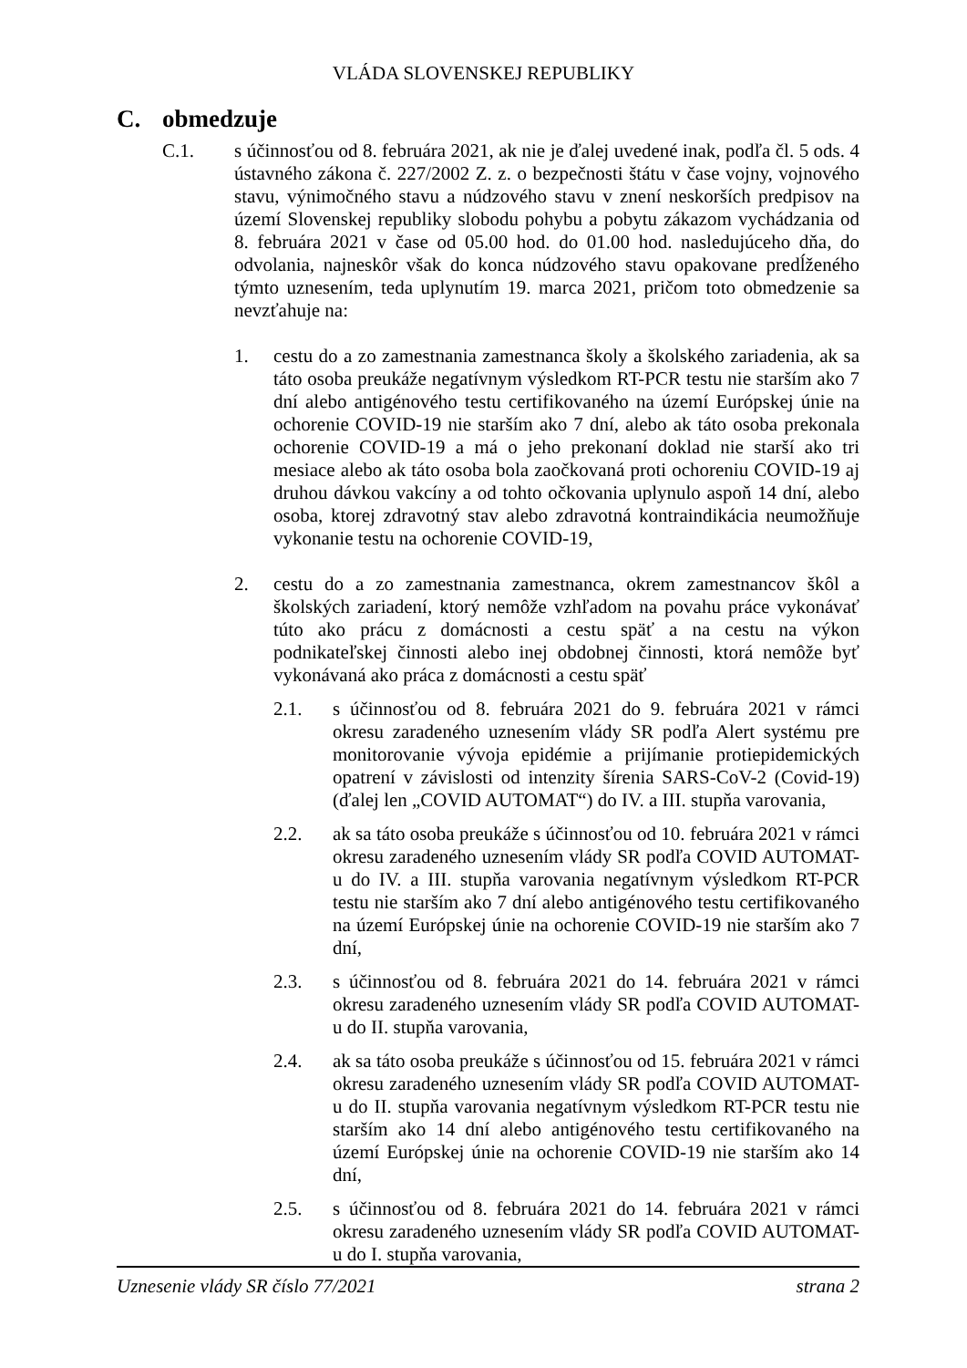VLÁDA SLOVENSKEJ REPUBLIKY
C. obmedzuje
C.1. s účinnosťou od 8. februára 2021, ak nie je ďalej uvedené inak, podľa čl. 5 ods. 4 ústavného zákona č. 227/2002 Z. z. o bezpečnosti štátu v čase vojny, vojnového stavu, výnimočného stavu a núdzového stavu v znení neskorších predpisov na území Slovenskej republiky slobodu pohybu a pobytu zákazom vychádzania od 8. februára 2021 v čase od 05.00 hod. do 01.00 hod. nasledujúceho dňa, do odvolania, najneskôr však do konca núdzového stavu opakovane predĺženého týmto uznesením, teda uplynutím 19. marca 2021, pričom toto obmedzenie sa nevzťahuje na:
1. cestu do a zo zamestnania zamestnanca školy a školského zariadenia, ak sa táto osoba preukáže negatívnym výsledkom RT-PCR testu nie starším ako 7 dní alebo antigénového testu certifikovaného na území Európskej únie na ochorenie COVID-19 nie starším ako 7 dní, alebo ak táto osoba prekonala ochorenie COVID-19 a má o jeho prekonaní doklad nie starší ako tri mesiace alebo ak táto osoba bola zaočkovaná proti ochoreniu COVID-19 aj druhou dávkou vakcíny a od tohto očkovania uplynulo aspoň 14 dní, alebo osoba, ktorej zdravotný stav alebo zdravotná kontraindikácia neumožňuje vykonanie testu na ochorenie COVID-19,
2. cestu do a zo zamestnania zamestnanca, okrem zamestnancov škôl a školských zariadení, ktorý nemôže vzhľadom na povahu práce vykonávať túto ako prácu z domácnosti a cestu späť a na cestu na výkon podnikateľskej činnosti alebo inej obdobnej činnosti, ktorá nemôže byť vykonávaná ako práca z domácnosti a cestu späť
2.1. s účinnosťou od 8. februára 2021 do 9. februára 2021 v rámci okresu zaradeného uznesením vlády SR podľa Alert systému pre monitorovanie vývoja epidémie a prijímanie protiepidemických opatrení v závislosti od intenzity šírenia SARS-CoV-2 (Covid-19) (ďalej len „COVID AUTOMAT“) do IV. a III. stupňa varovania,
2.2. ak sa táto osoba preukáže s účinnosťou od 10. februára 2021 v rámci okresu zaradeného uznesením vlády SR podľa COVID AUTOMAT-u do IV. a III. stupňa varovania negatívnym výsledkom RT-PCR testu nie starším ako 7 dní alebo antigénového testu certifikovaného na území Európskej únie na ochorenie COVID-19 nie starším ako 7 dní,
2.3. s účinnosťou od 8. februára 2021 do 14. februára 2021 v rámci okresu zaradeného uznesením vlády SR podľa COVID AUTOMAT-u do II. stupňa varovania,
2.4. ak sa táto osoba preukáže s účinnosťou od 15. februára 2021 v rámci okresu zaradeného uznesením vlády SR podľa COVID AUTOMAT-u do II. stupňa varovania negatívnym výsledkom RT-PCR testu nie starším ako 14 dní alebo antigénového testu certifikovaného na území Európskej únie na ochorenie COVID-19 nie starším ako 14 dní,
2.5. s účinnosťou od 8. februára 2021 do 14. februára 2021 v rámci okresu zaradeného uznesením vlády SR podľa COVID AUTOMAT-u do I. stupňa varovania,
Uznesenie vlády SR číslo 77/2021 strana 2